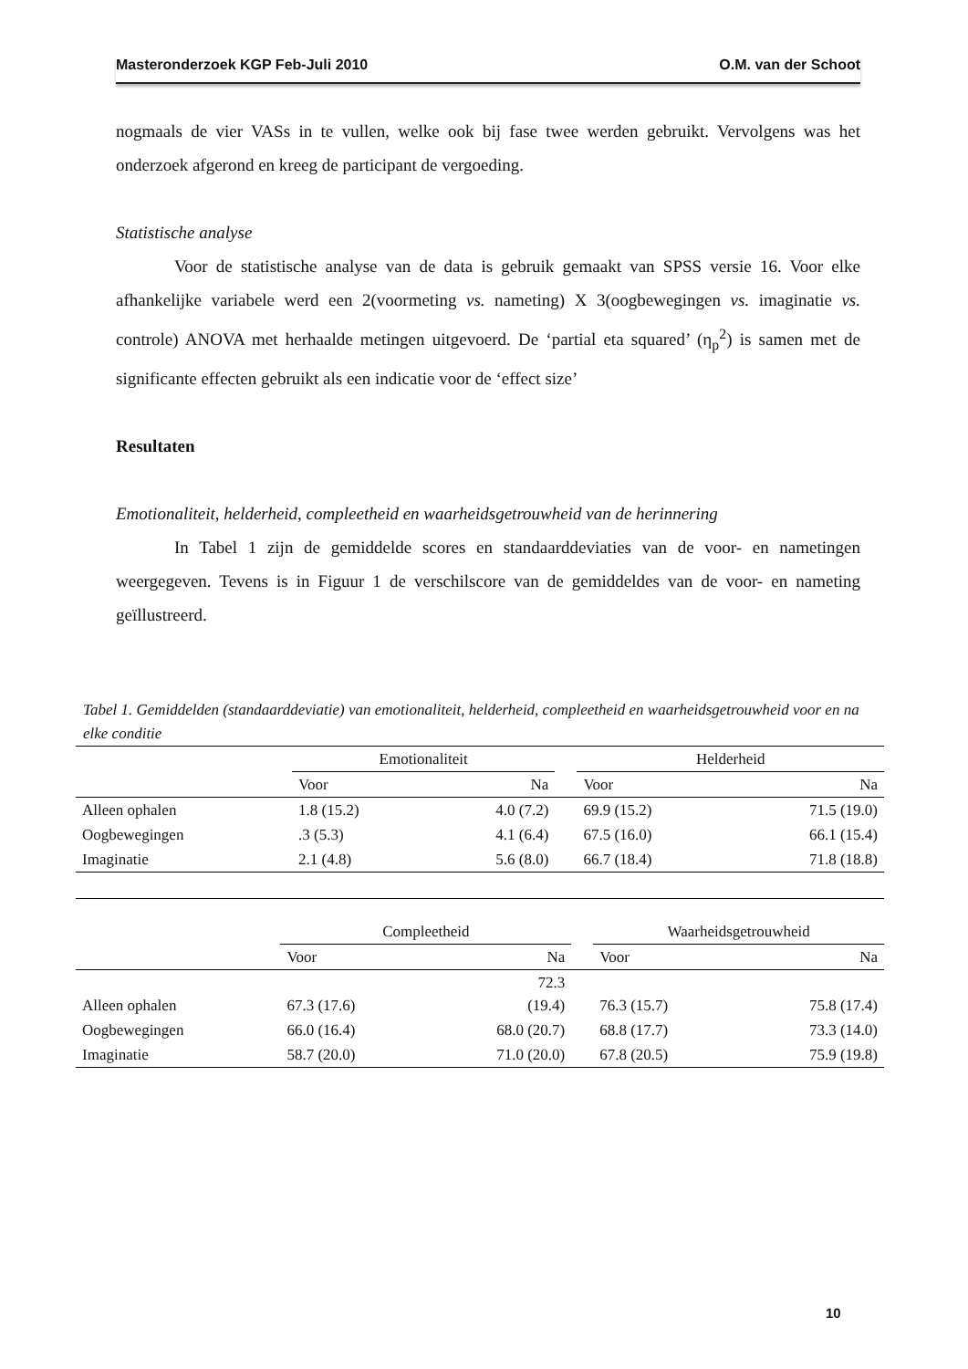Masteronderzoek KGP Feb-Juli 2010 O.M. van der Schoot
nogmaals de vier VASs in te vullen, welke ook bij fase twee werden gebruikt. Vervolgens was het onderzoek afgerond en kreeg de participant de vergoeding.
Statistische analyse
Voor de statistische analyse van de data is gebruik gemaakt van SPSS versie 16. Voor elke afhankelijke variabele werd een 2(voormeting vs. nameting) X 3(oogbewegingen vs. imaginatie vs. controle) ANOVA met herhaalde metingen uitgevoerd. De ‘partial eta squared’ (η<sub>p</sub><sup>2</sup>) is samen met de significante effecten gebruikt als een indicatie voor de ‘effect size’
Resultaten
Emotionaliteit, helderheid, compleetheid en waarheidsgetrouwheid van de herinnering
In Tabel 1 zijn de gemiddelde scores en standaarddeviaties van de voor- en nametingen weergegeven. Tevens is in Figuur 1 de verschilscore van de gemiddeldes van de voor- en nameting geïllustreerd.
Tabel 1. Gemiddelden (standaarddeviatie) van emotionaliteit, helderheid, compleetheid en waarheidsgetrouwheid voor en na elke conditie
| | Emotionaliteit | | | Helderheid | |
| --- | --- | --- | --- | --- | --- |
| | Voor | Na | | Voor | Na |
| Alleen ophalen | 1.8 (15.2) | 4.0 (7.2) | | 69.9 (15.2) | 71.5 (19.0) |
| Oogbewegingen | .3 (5.3) | 4.1 (6.4) | | 67.5 (16.0) | 66.1 (15.4) |
| Imaginatie | 2.1 (4.8) | 5.6 (8.0) | | 66.7 (18.4) | 71.8 (18.8) |
| | Compleetheid | | | Waarheidsgetrouwheid | |
| --- | --- | --- | --- | --- | --- |
| | Voor | Na | | Voor | Na |
| Alleen ophalen | 67.3 (17.6) | 72.3 (19.4) | | 76.3 (15.7) | 75.8 (17.4) |
| Oogbewegingen | 66.0 (16.4) | 68.0 (20.7) | | 68.8 (17.7) | 73.3 (14.0) |
| Imaginatie | 58.7 (20.0) | 71.0 (20.0) | | 67.8 (20.5) | 75.9 (19.8) |
10